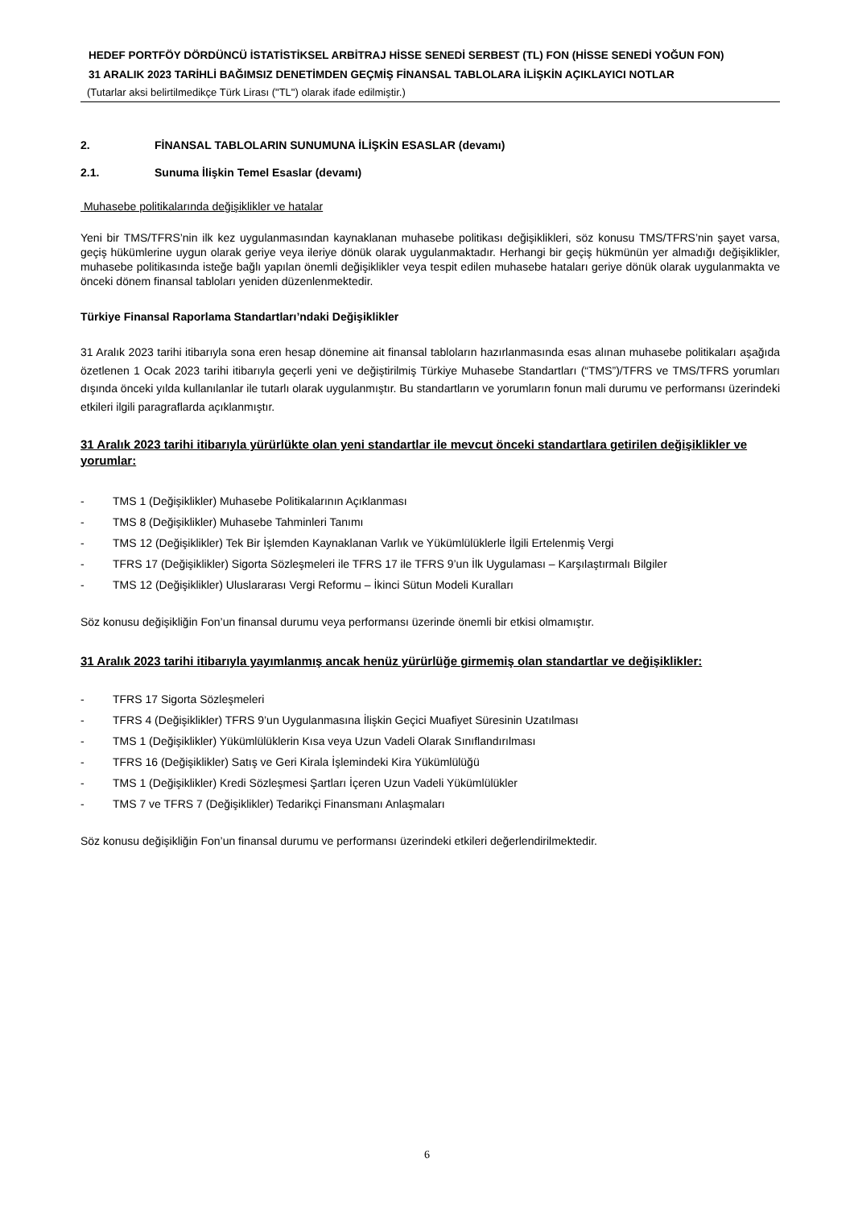HEDEF PORTFÖY DÖRDÜNCÜ İSTATİSTİKSEL ARBİTRAJ HİSSE SENEDİ SERBEST (TL) FON (HİSSE SENEDİ YOĞUN FON)
31 ARALIK 2023 TARİHLİ BAĞIMSIZ DENETİMDEN GEÇMİŞ FİNANSAL TABLOLARA İLİŞKİN AÇIKLAYICI NOTLAR
(Tutarlar aksi belirtilmedikçe Türk Lirası ("TL") olarak ifade edilmiştir.)
2. FİNANSAL TABLOLARIN SUNUMUNA İLİŞKİN ESASLAR (devamı)
2.1. Sunuma İlişkin Temel Esaslar (devamı)
Muhasebe politikalarında değişiklikler ve hatalar
Yeni bir TMS/TFRS’nin ilk kez uygulanmasından kaynaklanan muhasebe politikası değişiklikleri, söz konusu TMS/TFRS’nin şayet varsa, geçiş hükümlerine uygun olarak geriye veya ileriye dönük olarak uygulanmaktadır. Herhangi bir geçiş hükmünün yer almadığı değişiklikler, muhasebe politikasında isteğe bağlı yapılan önemli değişiklikler veya tespit edilen muhasebe hataları geriye dönük olarak uygulanmakta ve önceki dönem finansal tabloları yeniden düzenlenmektedir.
Türkiye Finansal Raporlama Standartları’ndaki Değişiklikler
31 Aralık 2023 tarihi itibarıyla sona eren hesap dönemine ait finansal tabloların hazırlanmasında esas alınan muhasebe politikaları aşağıda özetlenen 1 Ocak 2023 tarihi itibarıyla geçerli yeni ve değiştirilmiş Türkiye Muhasebe Standartları (“TMS”)/TFRS ve TMS/TFRS yorumları dışında önceki yılda kullanılanlar ile tutarlı olarak uygulanmıştır. Bu standartların ve yorumların fonun mali durumu ve performansı üzerindeki etkileri ilgili paragraflarda açıklanmıştır.
31 Aralık 2023 tarihi itibarıyla yürürlükte olan yeni standartlar ile mevcut önceki standartlara getirilen değişiklikler ve yorumlar:
- TMS 1 (Değişiklikler) Muhasebe Politikalarının Açıklanması
- TMS 8 (Değişiklikler) Muhasebe Tahminleri Tanımı
- TMS 12 (Değişiklikler) Tek Bir İşlemden Kaynaklanan Varlık ve Yükümlülüklerle İlgili Ertelenmiş Vergi
- TFRS 17 (Değişiklikler) Sigorta Sözleşmeleri ile TFRS 17 ile TFRS 9’un İlk Uygulaması – Karşılaştırmalı Bilgiler
- TMS 12 (Değişiklikler) Uluslararası Vergi Reformu – İkinci Sütun Modeli Kuralları
Söz konusu değişikliğin Fon’un finansal durumu veya performansı üzerinde önemli bir etkisi olmamıştır.
31 Aralık 2023 tarihi itibarıyla yayımlanmış ancak henüz yürürlüğe girmemiş olan standartlar ve değişiklikler:
- TFRS 17 Sigorta Sözleşmeleri
- TFRS 4 (Değişiklikler) TFRS 9’un Uygulanmasına İlişkin Geçici Muafiyet Süresinin Uzatılması
- TMS 1 (Değişiklikler) Yükümlülüklerin Kısa veya Uzun Vadeli Olarak Sınıflandırılması
- TFRS 16 (Değişiklikler) Satış ve Geri Kirala İşlemindeki Kira Yükümlülüğü
- TMS 1 (Değişiklikler) Kredi Sözleşmesi Şartları İçeren Uzun Vadeli Yükümlülükler
- TMS 7 ve TFRS 7 (Değişiklikler) Tedarikçi Finansmanı Anlaşmaları
Söz konusu değişikliğin Fon’un finansal durumu ve performansı üzerindeki etkileri değerlendirilmektedir.
6